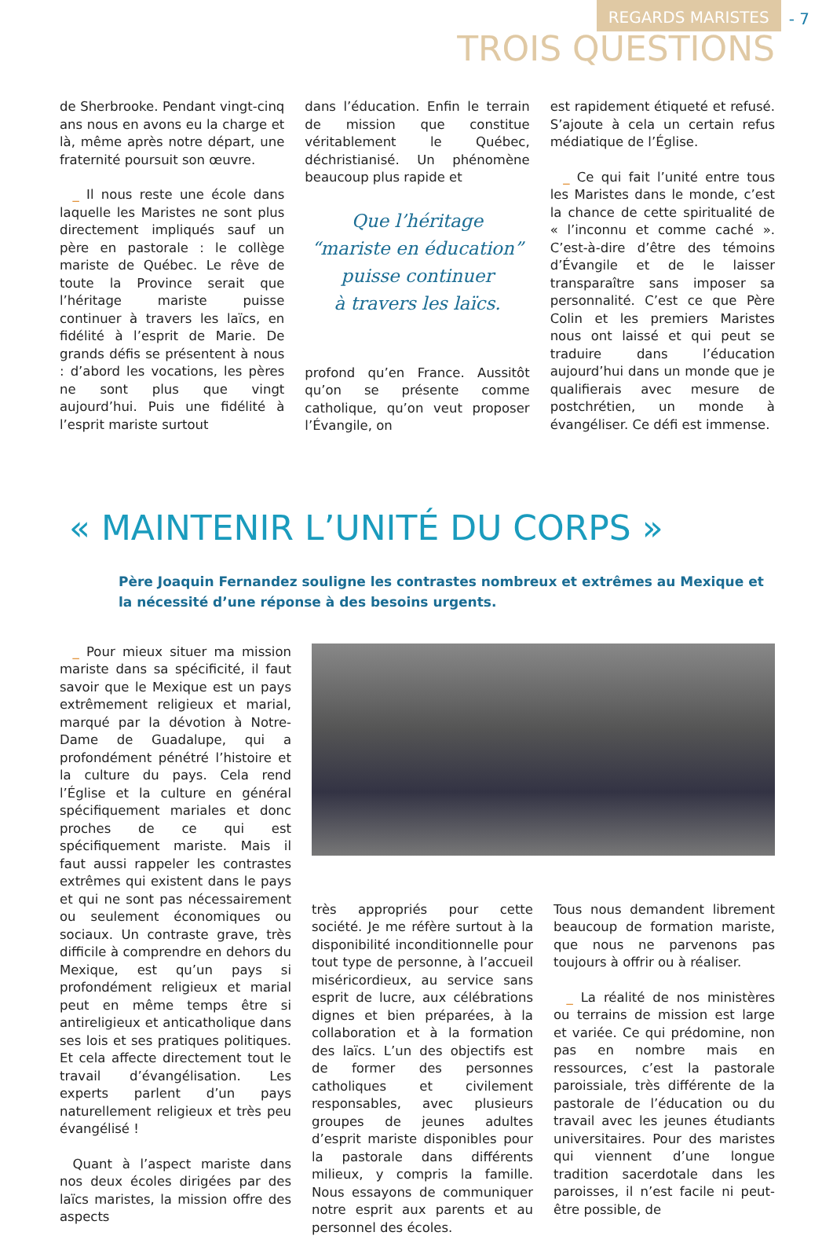REGARDS MARISTES - 7
TROIS QUESTIONS
de Sherbrooke. Pendant vingt-cinq ans nous en avons eu la charge et là, même après notre départ, une fraternité poursuit son œuvre.
 _ Il nous reste une école dans laquelle les Maristes ne sont plus directement impliqués sauf un père en pastorale : le collège mariste de Québec. Le rêve de toute la Province serait que l’héritage mariste puisse continuer à travers les laïcs, en fidélité à l’esprit de Marie. De grands défis se présentent à nous : d’abord les vocations, les pères ne sont plus que vingt aujourd’hui. Puis une fidélité à l’esprit mariste surtout
dans l’éducation. Enfin le terrain de mission que constitue véritablement le Québec, déchristianisé. Un phénomène beaucoup plus rapide et
Que l’héritage
“mariste en éducation”
puisse continuer
à travers les laïcs.
profond qu’en France. Aussitôt qu’on se présente comme catholique, qu’on veut proposer l’Évangile, on
est rapidement étiqueté et refusé. S’ajoute à cela un certain refus médiatique de l’Église.
 _ Ce qui fait l’unité entre tous les Maristes dans le monde, c’est la chance de cette spiritualité de « l’inconnu et comme caché ». C’est-à-dire d’être des témoins d’Évangile et de le laisser transparaître sans imposer sa personnalité. C’est ce que Père Colin et les premiers Maristes nous ont laissé et qui peut se traduire dans l’éducation aujourd’hui dans un monde que je qualifierais avec mesure de postchrétien, un monde à évangéliser. Ce défi est immense.
« MAINTENIR L’UNITÉ DU CORPS »
Père Joaquin Fernandez souligne les contrastes nombreux et extrêmes au Mexique et la nécessité d’une réponse à des besoins urgents.
 _ Pour mieux situer ma mission mariste dans sa spécificité, il faut savoir que le Mexique est un pays extrêmement religieux et marial, marqué par la dévotion à Notre-Dame de Guadalupe, qui a profondément pénétré l’histoire et la culture du pays. Cela rend l’Église et la culture en général spécifiquement mariales et donc proches de ce qui est spécifiquement mariste. Mais il faut aussi rappeler les contrastes extrêmes qui existent dans le pays et qui ne sont pas nécessairement ou seulement économiques ou sociaux. Un contraste grave, très difficile à comprendre en dehors du Mexique, est qu’un pays si profondément religieux et marial peut en même temps être si antireligieux et anticatholique dans ses lois et ses pratiques politiques. Et cela affecte directement tout le travail d’évangélisation. Les experts parlent d’un pays naturellement religieux et très peu évangélisé !
 Quant à l’aspect mariste dans nos deux écoles dirigées par des laïcs maristes, la mission offre des aspects
très appropriés pour cette société. Je me réfère surtout à la disponibilité inconditionnelle pour tout type de personne, à l’accueil miséricordieux, au service sans esprit de lucre, aux célébrations dignes et bien préparées, à la collaboration et à la formation des laïcs. L’un des objectifs est de former des personnes catholiques et civilement responsables, avec plusieurs groupes de jeunes adultes d’esprit mariste disponibles pour la pastorale dans différents milieux, y compris la famille. Nous essayons de communiquer notre esprit aux parents et au personnel des écoles.
Tous nous demandent librement beaucoup de formation mariste, que nous ne parvenons pas toujours à offrir ou à réaliser.
 _ La réalité de nos ministères ou terrains de mission est large et variée. Ce qui prédomine, non pas en nombre mais en ressources, c’est la pastorale paroissiale, très différente de la pastorale de l’éducation ou du travail avec les jeunes étudiants universitaires. Pour des maristes qui viennent d’une longue tradition sacerdotale dans les paroisses, il n’est facile ni peut-être possible, de